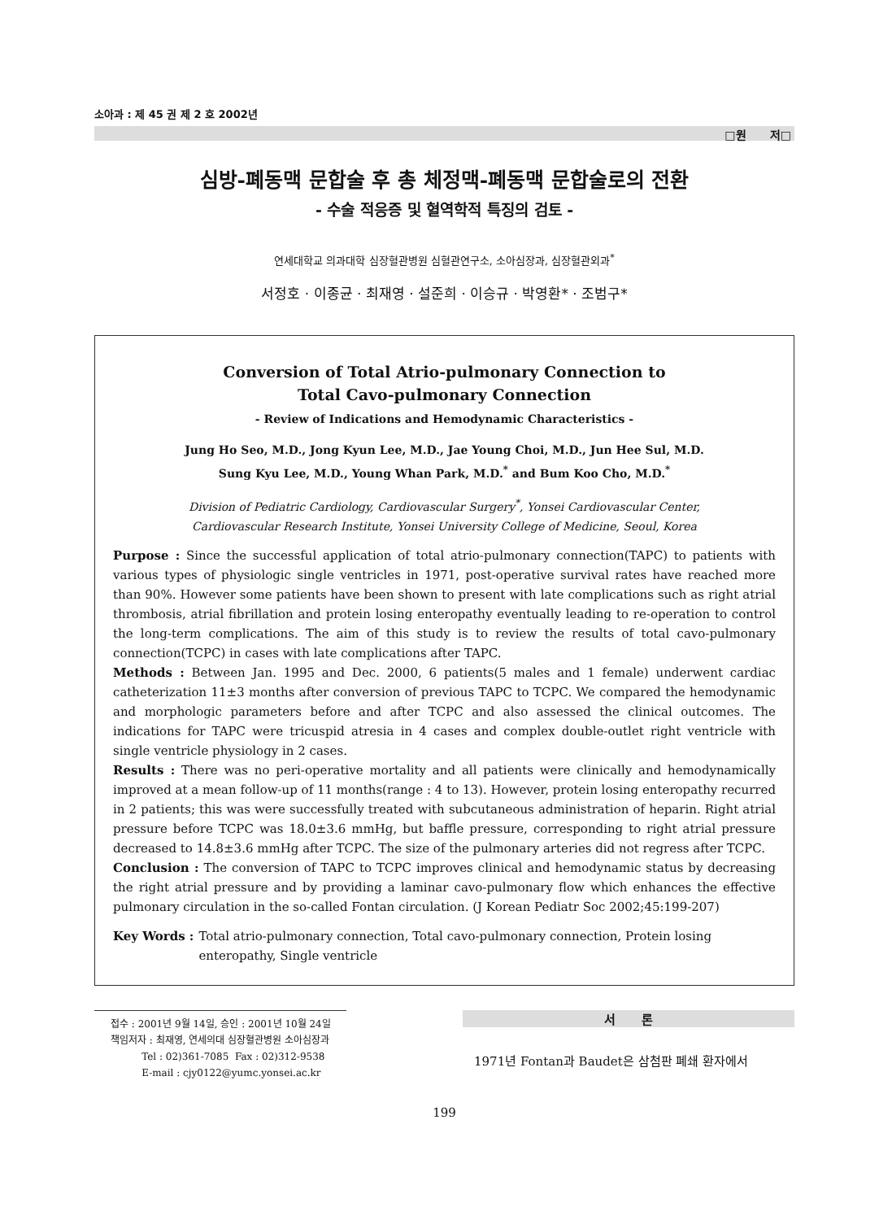소아과 : 제 45 권 제 2 호 2002년
□원 저□
심방-폐동맥 문합술 후 총 체정맥-폐동맥 문합술로의 전환
- 수술 적응증 및 혈역학적 특징의 검토 -
연세대학교 의과대학 심장혈관병원 심혈관연구소, 소아심장과, 심장혈관외과<sup>*</sup>
서정호 · 이종균 · 최재영 · 설준희 · 이승규 · 박영환* · 조범구*
Conversion of Total Atrio-pulmonary Connection to
Total Cavo-pulmonary Connection
- Review of Indications and Hemodynamic Characteristics -
Jung Ho Seo, M.D., Jong Kyun Lee, M.D., Jae Young Choi, M.D., Jun Hee Sul, M.D.
Sung Kyu Lee, M.D., Young Whan Park, M.D.<sup>*</sup> and Bum Koo Cho, M.D.<sup>*</sup>
Division of Pediatric Cardiology, Cardiovascular Surgery<sup>*</sup>, Yonsei Cardiovascular Center,
Cardiovascular Research Institute, Yonsei University College of Medicine, Seoul, Korea
Purpose : Since the successful application of total atrio-pulmonary connection(TAPC) to patients with various types of physiologic single ventricles in 1971, post-operative survival rates have reached more than 90%. However some patients have been shown to present with late complications such as right atrial thrombosis, atrial fibrillation and protein losing enteropathy eventually leading to re-operation to control the long-term complications. The aim of this study is to review the results of total cavo-pulmonary connection(TCPC) in cases with late complications after TAPC.
Methods : Between Jan. 1995 and Dec. 2000, 6 patients(5 males and 1 female) underwent cardiac catheterization 11±3 months after conversion of previous TAPC to TCPC. We compared the hemodynamic and morphologic parameters before and after TCPC and also assessed the clinical outcomes. The indications for TAPC were tricuspid atresia in 4 cases and complex double-outlet right ventricle with single ventricle physiology in 2 cases.
Results : There was no peri-operative mortality and all patients were clinically and hemodynamically improved at a mean follow-up of 11 months(range : 4 to 13). However, protein losing enteropathy recurred in 2 patients; this was were successfully treated with subcutaneous administration of heparin. Right atrial pressure before TCPC was 18.0±3.6 mmHg, but baffle pressure, corresponding to right atrial pressure decreased to 14.8±3.6 mmHg after TCPC. The size of the pulmonary arteries did not regress after TCPC.
Conclusion : The conversion of TAPC to TCPC improves clinical and hemodynamic status by decreasing the right atrial pressure and by providing a laminar cavo-pulmonary flow which enhances the effective pulmonary circulation in the so-called Fontan circulation. (J Korean Pediatr Soc 2002;45:199-207)
Key Words : Total atrio-pulmonary connection, Total cavo-pulmonary connection, Protein losing enteropathy, Single ventricle
접수 : 2001년 9월 14일, 승인 : 2001년 10월 24일
책임저자 : 최재영, 연세의대 심장혈관병원 소아심장과
Tel : 02)361-7085 Fax : 02)312-9538
E-mail : cjy0122@yumc.yonsei.ac.kr
서 론
1971년 Fontan과 Baudet은 삼첨판 폐쇄 환자에서
199